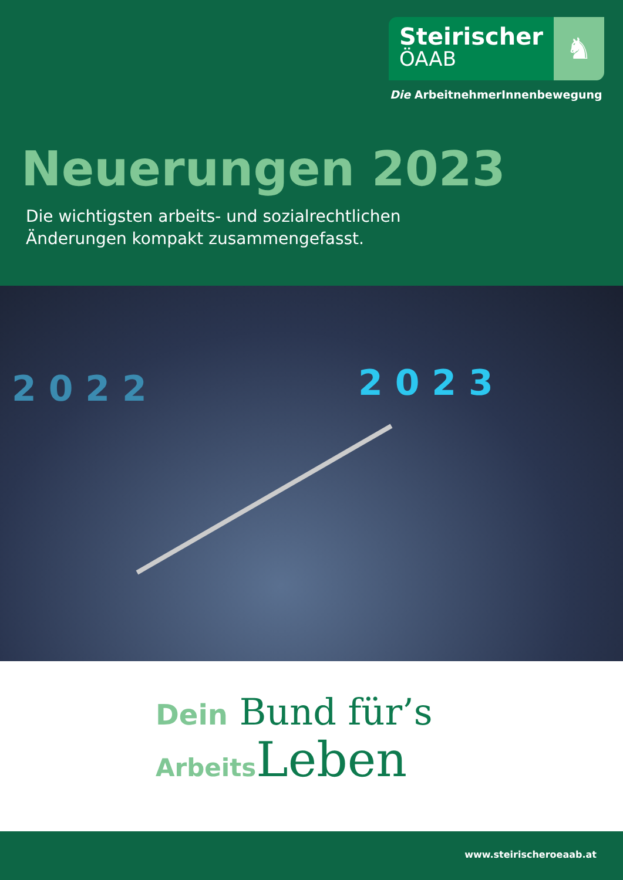Steirischer
ÖAAB
♞
Die ArbeitnehmerInnenbewegung
Neuerungen 2023
Die wichtigsten arbeits- und sozialrechtlichen
Änderungen kompakt zusammengefasst.
2 0 2 2 2 0 2 3
Dein Bund für’s
Arbeits Leben
www.steirischeroeaab.at